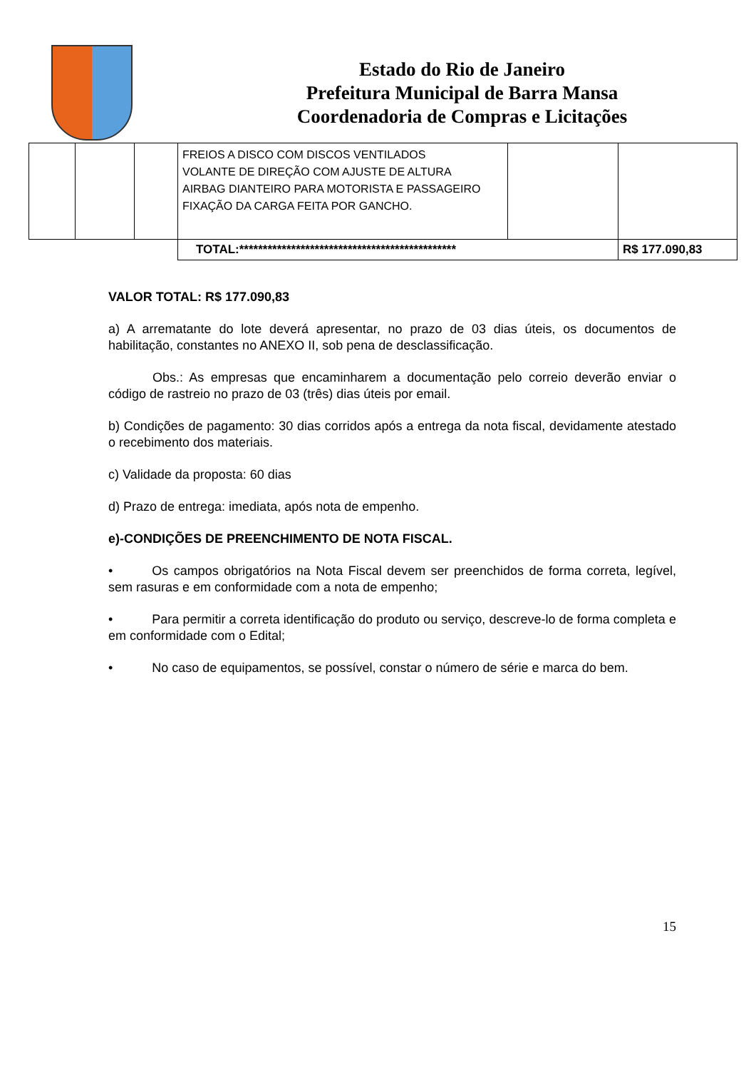Estado do Rio de Janeiro
Prefeitura Municipal de Barra Mansa
Coordenadoria de Compras e Licitações
| | | | FREIOS A DISCO COM DISCOS VENTILADOS VOLANTE DE DIREÇÃO COM AJUSTE DE ALTURA AIRBAG DIANTEIRO PARA MOTORISTA E PASSAGEIRO FIXAÇÃO DA CARGA FEITA POR GANCHO. | | |
| | | | TOTAL:********************************************** | | R$ 177.090,83 |
VALOR TOTAL: R$ 177.090,83
a) A arrematante do lote deverá apresentar, no prazo de 03 dias úteis, os documentos de habilitação, constantes no ANEXO II, sob pena de desclassificação.
Obs.: As empresas que encaminharem a documentação pelo correio deverão enviar o código de rastreio no prazo de 03 (três) dias úteis por email.
b) Condições de pagamento: 30 dias corridos após a entrega da nota fiscal, devidamente atestado o recebimento dos materiais.
c) Validade da proposta: 60 dias
d) Prazo de entrega: imediata, após nota de empenho.
e)-CONDIÇÕES DE PREENCHIMENTO DE NOTA FISCAL.
• Os campos obrigatórios na Nota Fiscal devem ser preenchidos de forma correta, legível, sem rasuras e em conformidade com a nota de empenho;
• Para permitir a correta identificação do produto ou serviço, descreve-lo de forma completa e em conformidade com o Edital;
• No caso de equipamentos, se possível, constar o número de série e marca do bem.
15